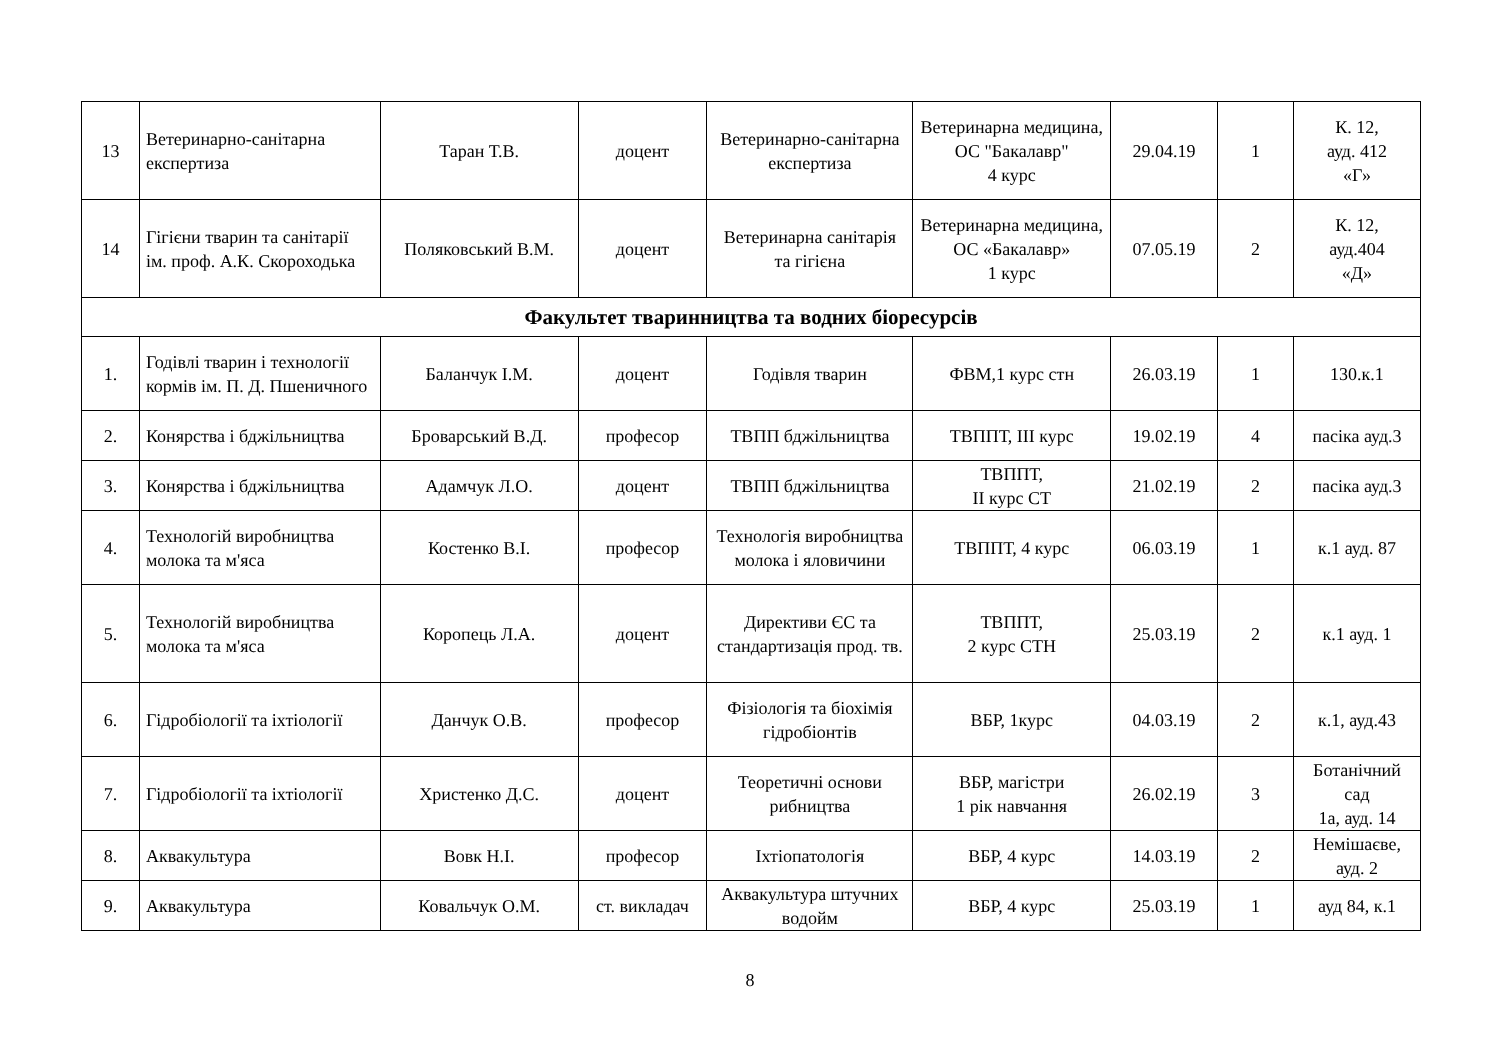| 13 | Ветеринарно-санітарна експертиза | Таран Т.В. | доцент | Ветеринарно-санітарна експертиза | Ветеринарна медицина, ОС "Бакалавр" 4 курс | 29.04.19 | 1 | К. 12, ауд. 412 «Г» |
| 14 | Гігієни тварин та санітарії ім. проф. А.К. Скороходька | Поляковський В.М. | доцент | Ветеринарна санітарія та гігієна | Ветеринарна медицина, ОС «Бакалавр» 1 курс | 07.05.19 | 2 | К. 12, ауд.404 «Д» |
| Факультет тваринництва та водних біоресурсів | | | | | | | | |
| 1. | Годівлі тварин і технології кормів ім. П. Д. Пшеничного | Баланчук І.М. | доцент | Годівля тварин | ФВМ,1 курс стн | 26.03.19 | 1 | 130.к.1 |
| 2. | Конярства і бджільництва | Броварський В.Д. | професор | ТВПП бджільництва | ТВППТ, ІІІ курс | 19.02.19 | 4 | пасіка ауд.3 |
| 3. | Конярства і бджільництва | Адамчук Л.О. | доцент | ТВПП бджільництва | ТВППТ, ІІ курс СТ | 21.02.19 | 2 | пасіка ауд.3 |
| 4. | Технологій виробництва молока та м'яса | Костенко В.І. | професор | Технологія виробництва молока і яловичини | ТВППТ, 4 курс | 06.03.19 | 1 | к.1 ауд. 87 |
| 5. | Технологій виробництва молока та м'яса | Коропець Л.А. | доцент | Директиви ЄС та стандартизація прод. тв. | ТВППТ, 2 курс СТН | 25.03.19 | 2 | к.1 ауд. 1 |
| 6. | Гідробіології та іхтіології | Данчук О.В. | професор | Фізіологія та біохімія гідробіонтів | ВБР, 1курс | 04.03.19 | 2 | к.1, ауд.43 |
| 7. | Гідробіології та іхтіології | Христенко Д.С. | доцент | Теоретичні основи рибництва | ВБР, магістри 1 рік навчання | 26.02.19 | 3 | Ботанічний сад 1а, ауд. 14 |
| 8. | Аквакультура | Вовк Н.І. | професор | Іхтіопатологія | ВБР, 4 курс | 14.03.19 | 2 | Немішаєве, ауд. 2 |
| 9. | Аквакультура | Ковальчук О.М. | ст. викладач | Аквакультура штучних водойм | ВБР, 4 курс | 25.03.19 | 1 | ауд 84, к.1 |
8